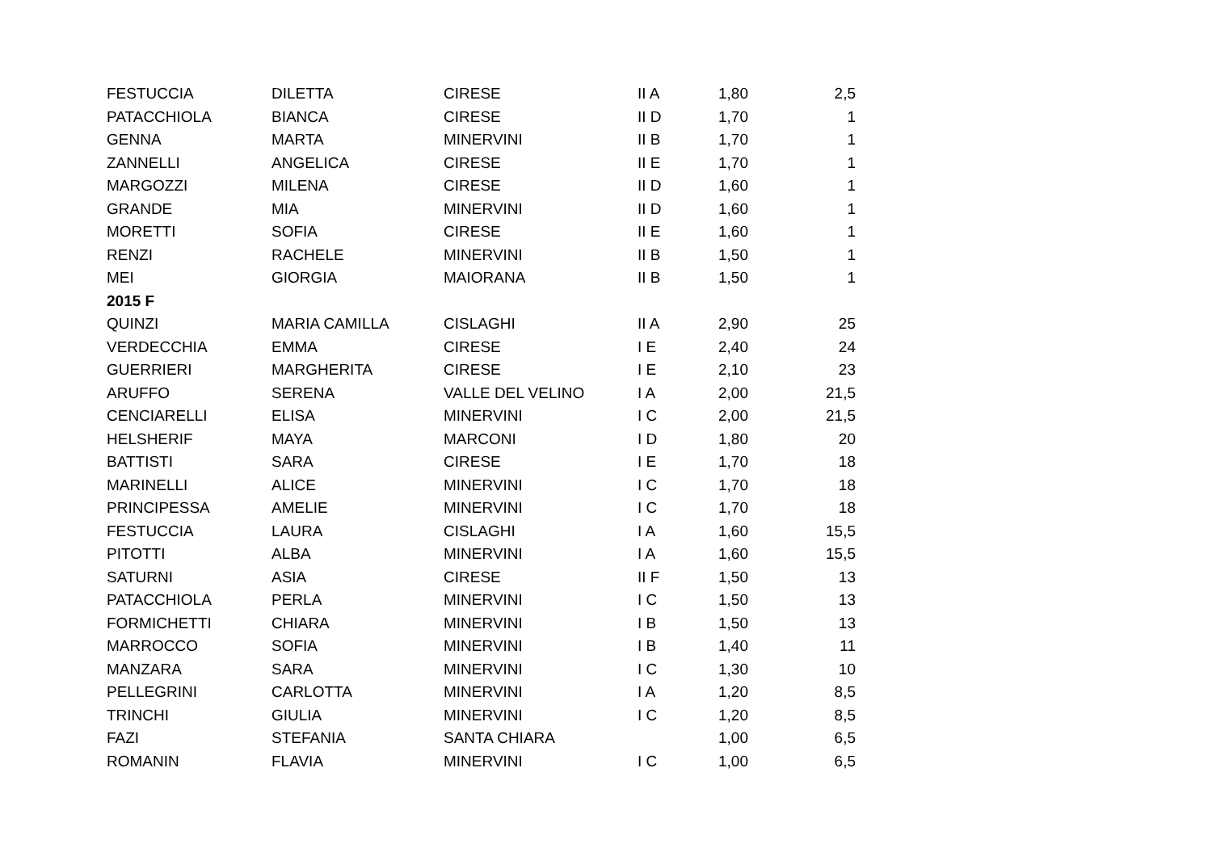| FESTUCCIA | DILETTA | CIRESE | II A | 1,80 | 2,5 |
| PATACCHIOLA | BIANCA | CIRESE | II D | 1,70 | 1 |
| GENNA | MARTA | MINERVINI | II B | 1,70 | 1 |
| ZANNELLI | ANGELICA | CIRESE | II E | 1,70 | 1 |
| MARGOZZI | MILENA | CIRESE | II D | 1,60 | 1 |
| GRANDE | MIA | MINERVINI | II D | 1,60 | 1 |
| MORETTI | SOFIA | CIRESE | II E | 1,60 | 1 |
| RENZI | RACHELE | MINERVINI | II B | 1,50 | 1 |
| MEI | GIORGIA | MAIORANA | II B | 1,50 | 1 |
| 2015 F | | | | | |
| QUINZI | MARIA CAMILLA | CISLAGHI | II A | 2,90 | 25 |
| VERDECCHIA | EMMA | CIRESE | I E | 2,40 | 24 |
| GUERRIERI | MARGHERITA | CIRESE | I E | 2,10 | 23 |
| ARUFFO | SERENA | VALLE DEL VELINO | I A | 2,00 | 21,5 |
| CENCIARELLI | ELISA | MINERVINI | I C | 2,00 | 21,5 |
| HELSHERIF | MAYA | MARCONI | I D | 1,80 | 20 |
| BATTISTI | SARA | CIRESE | I E | 1,70 | 18 |
| MARINELLI | ALICE | MINERVINI | I C | 1,70 | 18 |
| PRINCIPESSA | AMELIE | MINERVINI | I C | 1,70 | 18 |
| FESTUCCIA | LAURA | CISLAGHI | I A | 1,60 | 15,5 |
| PITOTTI | ALBA | MINERVINI | I A | 1,60 | 15,5 |
| SATURNI | ASIA | CIRESE | II F | 1,50 | 13 |
| PATACCHIOLA | PERLA | MINERVINI | I C | 1,50 | 13 |
| FORMICHETTI | CHIARA | MINERVINI | I B | 1,50 | 13 |
| MARROCCO | SOFIA | MINERVINI | I B | 1,40 | 11 |
| MANZARA | SARA | MINERVINI | I C | 1,30 | 10 |
| PELLEGRINI | CARLOTTA | MINERVINI | I A | 1,20 | 8,5 |
| TRINCHI | GIULIA | MINERVINI | I C | 1,20 | 8,5 |
| FAZI | STEFANIA | SANTA CHIARA | | 1,00 | 6,5 |
| ROMANIN | FLAVIA | MINERVINI | I C | 1,00 | 6,5 |